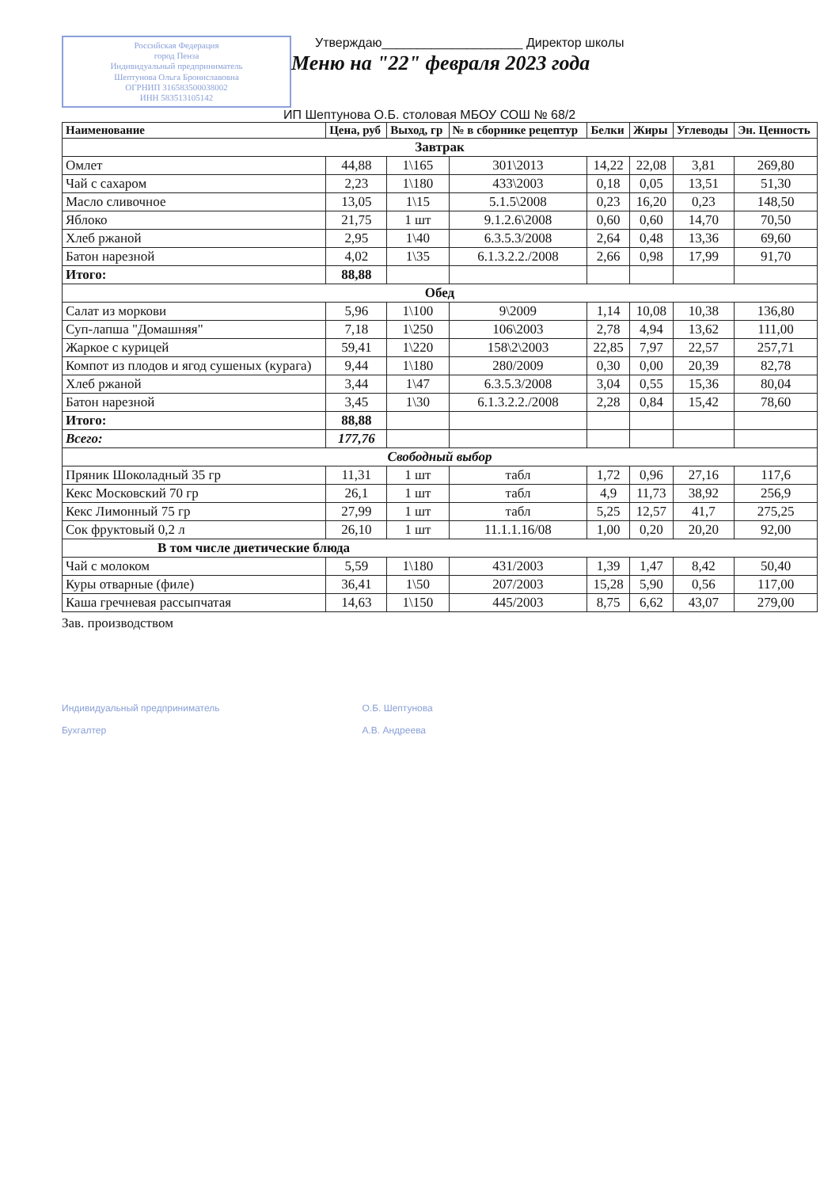Российская Федерация
город Пенза
Индивидуальный предприниматель
Шептунова Ольга Брониславовна
ОГРНИП 316583500038002
ИНН 583513105142
Утверждаю____________________ Директор школы
Меню на "22" февраля 2023 года
ИП Шептунова О.Б. столовая МБОУ СОШ № 68/2
| Наименование | Цена, руб | Выход, гр | № в сборнике рецептур | Белки | Жиры | Углеводы | Эн. Ценность |
| --- | --- | --- | --- | --- | --- | --- | --- |
| Завтрак | | | | | | | |
| Омлет | 44,88 | 1\165 | 301\2013 | 14,22 | 22,08 | 3,81 | 269,80 |
| Чай с сахаром | 2,23 | 1\180 | 433\2003 | 0,18 | 0,05 | 13,51 | 51,30 |
| Масло сливочное | 13,05 | 1\15 | 5.1.5\2008 | 0,23 | 16,20 | 0,23 | 148,50 |
| Яблоко | 21,75 | 1 шт | 9.1.2.6\2008 | 0,60 | 0,60 | 14,70 | 70,50 |
| Хлеб ржаной | 2,95 | 1\40 | 6.3.5.3/2008 | 2,64 | 0,48 | 13,36 | 69,60 |
| Батон нарезной | 4,02 | 1\35 | 6.1.3.2.2./2008 | 2,66 | 0,98 | 17,99 | 91,70 |
| Итого: | 88,88 | | | | | | |
| Обед | | | | | | | |
| Салат из моркови | 5,96 | 1\100 | 9\2009 | 1,14 | 10,08 | 10,38 | 136,80 |
| Суп-лапша "Домашняя" | 7,18 | 1\250 | 106\2003 | 2,78 | 4,94 | 13,62 | 111,00 |
| Жаркое с курицей | 59,41 | 1\220 | 158\2\2003 | 22,85 | 7,97 | 22,57 | 257,71 |
| Компот из плодов и ягод сушеных (курага) | 9,44 | 1\180 | 280/2009 | 0,30 | 0,00 | 20,39 | 82,78 |
| Хлеб ржаной | 3,44 | 1\47 | 6.3.5.3/2008 | 3,04 | 0,55 | 15,36 | 80,04 |
| Батон нарезной | 3,45 | 1\30 | 6.1.3.2.2./2008 | 2,28 | 0,84 | 15,42 | 78,60 |
| Итого: | 88,88 | | | | | | |
| Всего: | 177,76 | | | | | | |
| Свободный выбор | | | | | | | |
| Пряник Шоколадный 35 гр | 11,31 | 1 шт | табл | 1,72 | 0,96 | 27,16 | 117,6 |
| Кекс Московский 70 гр | 26,1 | 1 шт | табл | 4,9 | 11,73 | 38,92 | 256,9 |
| Кекс Лимонный 75 гр | 27,99 | 1 шт | табл | 5,25 | 12,57 | 41,7 | 275,25 |
| Сок фруктовый 0,2 л | 26,10 | 1 шт | 11.1.1.16/08 | 1,00 | 0,20 | 20,20 | 92,00 |
| В том числе диетические блюда | | | | | | | |
| Чай с молоком | 5,59 | 1\180 | 431/2003 | 1,39 | 1,47 | 8,42 | 50,40 |
| Куры отварные (филе) | 36,41 | 1\50 | 207/2003 | 15,28 | 5,90 | 0,56 | 117,00 |
| Каша гречневая рассыпчатая | 14,63 | 1\150 | 445/2003 | 8,75 | 6,62 | 43,07 | 279,00 |
Зав. производством
Индивидуальный предприниматель
Бухгалтер
О.Б. Шептунова
А.В. Андреева